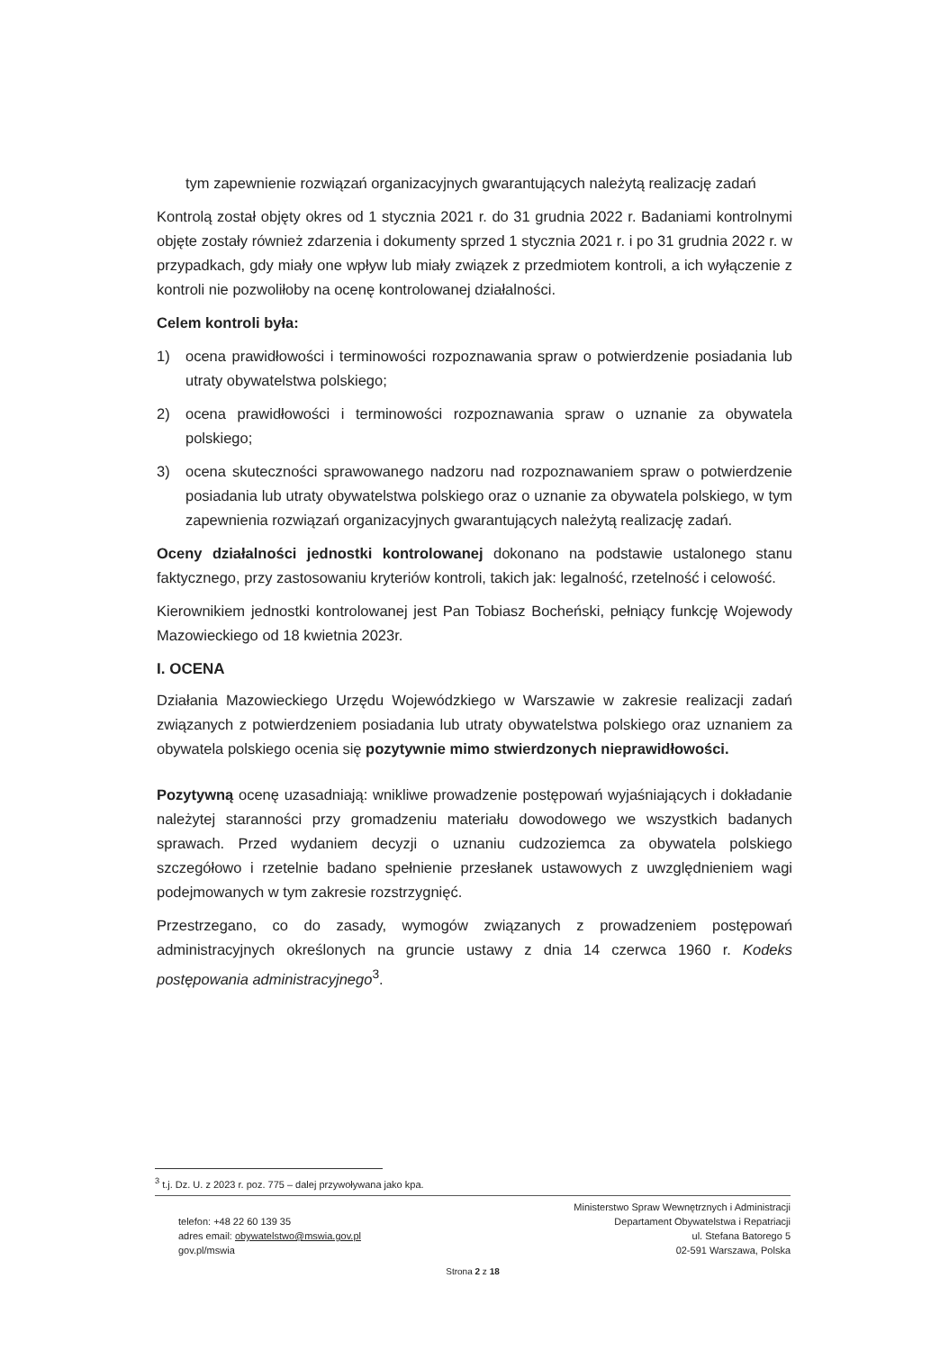tym zapewnienie rozwiązań organizacyjnych gwarantujących należytą realizację zadań
Kontrolą został objęty okres od 1 stycznia 2021 r. do 31 grudnia 2022 r. Badaniami kontrolnymi objęte zostały również zdarzenia i dokumenty sprzed 1 stycznia 2021 r. i po 31 grudnia 2022 r. w przypadkach, gdy miały one wpływ lub miały związek z przedmiotem kontroli, a ich wyłączenie z kontroli nie pozwoliłoby na ocenę kontrolowanej działalności.
Celem kontroli była:
1) ocena prawidłowości i terminowości rozpoznawania spraw o potwierdzenie posiadania lub utraty obywatelstwa polskiego;
2) ocena prawidłowości i terminowości rozpoznawania spraw o uznanie za obywatela polskiego;
3) ocena skuteczności sprawowanego nadzoru nad rozpoznawaniem spraw o potwierdzenie posiadania lub utraty obywatelstwa polskiego oraz o uznanie za obywatela polskiego, w tym zapewnienia rozwiązań organizacyjnych gwarantujących należytą realizację zadań.
Oceny działalności jednostki kontrolowanej dokonano na podstawie ustalonego stanu faktycznego, przy zastosowaniu kryteriów kontroli, takich jak: legalność, rzetelność i celowość.
Kierownikiem jednostki kontrolowanej jest Pan Tobiasz Bocheński, pełniący funkcję Wojewody Mazowieckiego od 18 kwietnia 2023r.
I. OCENA
Działania Mazowieckiego Urzędu Wojewódzkiego w Warszawie w zakresie realizacji zadań związanych z potwierdzeniem posiadania lub utraty obywatelstwa polskiego oraz uznaniem za obywatela polskiego ocenia się pozytywnie mimo stwierdzonych nieprawidłowości.
Pozytywną ocenę uzasadniają: wnikliwe prowadzenie postępowań wyjaśniających i dokładanie należytej staranności przy gromadzeniu materiału dowodowego we wszystkich badanych sprawach. Przed wydaniem decyzji o uznaniu cudzoziemca za obywatela polskiego szczegółowo i rzetelnie badano spełnienie przesłanek ustawowych z uwzględnieniem wagi podejmowanych w tym zakresie rozstrzygnięć.
Przestrzegano, co do zasady, wymogów związanych z prowadzeniem postępowań administracyjnych określonych na gruncie ustawy z dnia 14 czerwca 1960 r. Kodeks postępowania administracyjnego<sup>3</sup>.
<sup>3</sup> t.j. Dz. U. z 2023 r. poz. 775 – dalej przywoływana jako kpa.
telefon: +48 22 60 139 35
adres email: obywatelstwo@mswia.gov.pl
gov.pl/mswia
Ministerstwo Spraw Wewnętrznych i Administracji
Departament Obywatelstwa i Repatriacji
ul. Stefana Batorego 5
02-591 Warszawa, Polska
Strona 2 z 18